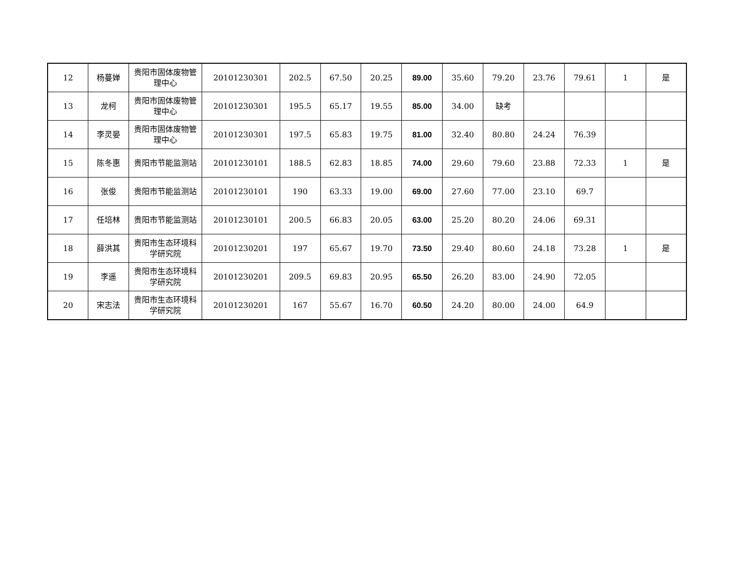| 12 | 杨蔓婵 | 贵阳市固体废物管理中心 | 20101230301 | 202.5 | 67.50 | 20.25 | 89.00 | 35.60 | 79.20 | 23.76 | 79.61 | 1 | 是 |
| 13 | 龙柯 | 贵阳市固体废物管理中心 | 20101230301 | 195.5 | 65.17 | 19.55 | 85.00 | 34.00 | 缺考 | | | | |
| 14 | 李灵晏 | 贵阳市固体废物管理中心 | 20101230301 | 197.5 | 65.83 | 19.75 | 81.00 | 32.40 | 80.80 | 24.24 | 76.39 | | |
| 15 | 陈冬惠 | 贵阳市节能监测站 | 20101230101 | 188.5 | 62.83 | 18.85 | 74.00 | 29.60 | 79.60 | 23.88 | 72.33 | 1 | 是 |
| 16 | 张俊 | 贵阳市节能监测站 | 20101230101 | 190 | 63.33 | 19.00 | 69.00 | 27.60 | 77.00 | 23.10 | 69.7 | | |
| 17 | 任培林 | 贵阳市节能监测站 | 20101230101 | 200.5 | 66.83 | 20.05 | 63.00 | 25.20 | 80.20 | 24.06 | 69.31 | | |
| 18 | 薛洪其 | 贵阳市生态环境科学研究院 | 20101230201 | 197 | 65.67 | 19.70 | 73.50 | 29.40 | 80.60 | 24.18 | 73.28 | 1 | 是 |
| 19 | 李遥 | 贵阳市生态环境科学研究院 | 20101230201 | 209.5 | 69.83 | 20.95 | 65.50 | 26.20 | 83.00 | 24.90 | 72.05 | | |
| 20 | 宋志法 | 贵阳市生态环境科学研究院 | 20101230201 | 167 | 55.67 | 16.70 | 60.50 | 24.20 | 80.00 | 24.00 | 64.9 | | |